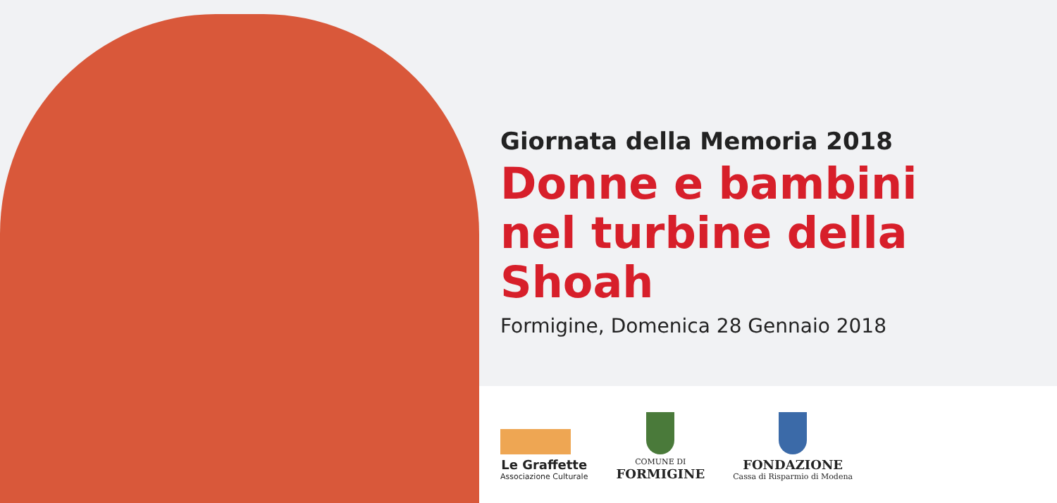Giornata della Memoria 2018
Donne e bambini
nel turbine della Shoah
Formigine, Domenica 28 Gennaio 2018
Le Graffette
Associazione Culturale
COMUNE DI
FORMIGINE
FONDAZIONE
Cassa di Risparmio di Modena